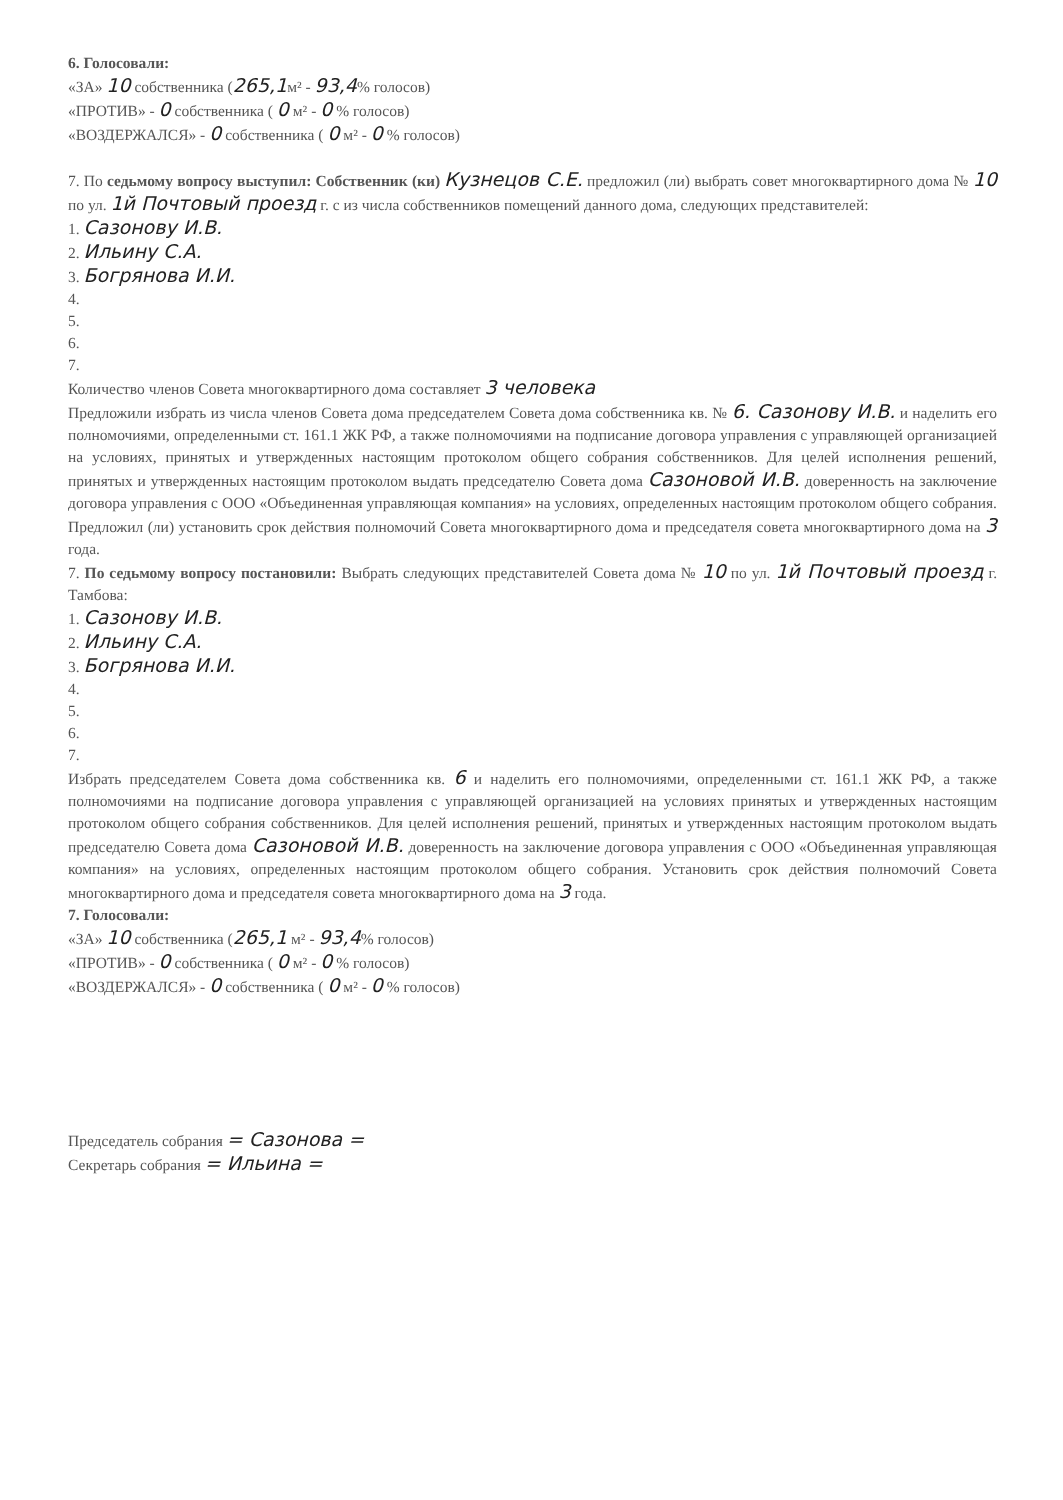6. Голосовали:
«ЗА» 10 собственника (265,1м² - 93,4% голосов)
«ПРОТИВ» - 0 собственника ( 0 м² - 0 % голосов)
«ВОЗДЕРЖАЛСЯ» - 0 собственника ( 0 м² - 0 % голосов)
7. По седьмому вопросу выступил: Собственник (ки) Кузнецов С.Е. предложил (ли) выбрать совет многоквартирного дома № 10 по ул. 1й Почтовый проезд г. с из числа собственников помещений данного дома, следующих представителей:
1. Сазонову И.В.
2. Ильину С.А.
3. Богрянова И.И.
4.
5.
6.
7.
Количество членов Совета многоквартирного дома составляет 3 человека
Предложили избрать из числа членов Совета дома председателем Совета дома собственника кв. № 6. Сазонову И.В. и наделить его полномочиями, определенными ст. 161.1 ЖК РФ, а также полномочиями на подписание договора управления с управляющей организацией на условиях, принятых и утвержденных настоящим протоколом общего собрания собственников. Для целей исполнения решений, принятых и утвержденных настоящим протоколом выдать председателю Совета дома Сазоновой И.В. доверенность на заключение договора управления с ООО «Объединенная управляющая компания» на условиях, определенных настоящим протоколом общего собрания. Предложил (ли) установить срок действия полномочий Совета многоквартирного дома и председателя совета многоквартирного дома на 3 года.
7. По седьмому вопросу постановили: Выбрать следующих представителей Совета дома № 10 по ул. 1й Почтовый проезд г. Тамбова:
1. Сазонову И.В.
2. Ильину С.А.
3. Богрянова И.И.
4.
5.
6.
7.
Избрать председателем Совета дома собственника кв. 6 и наделить его полномочиями, определенными ст. 161.1 ЖК РФ, а также полномочиями на подписание договора управления с управляющей организацией на условиях принятых и утвержденных настоящим протоколом общего собрания собственников. Для целей исполнения решений, принятых и утвержденных настоящим протоколом выдать председателю Совета дома Сазоновой И.В. доверенность на заключение договора управления с ООО «Объединенная управляющая компания» на условиях, определенных настоящим протоколом общего собрания. Установить срок действия полномочий Совета многоквартирного дома и председателя совета многоквартирного дома на 3 года.
7. Голосовали:
«ЗА» 10 собственника (265,1 м² - 93,4% голосов)
«ПРОТИВ» - 0 собственника ( 0 м² - 0 % голосов)
«ВОЗДЕРЖАЛСЯ» - 0 собственника ( 0 м² - 0 % голосов)
Председатель собрания = Сазонова =
Секретарь собрания = Ильина =